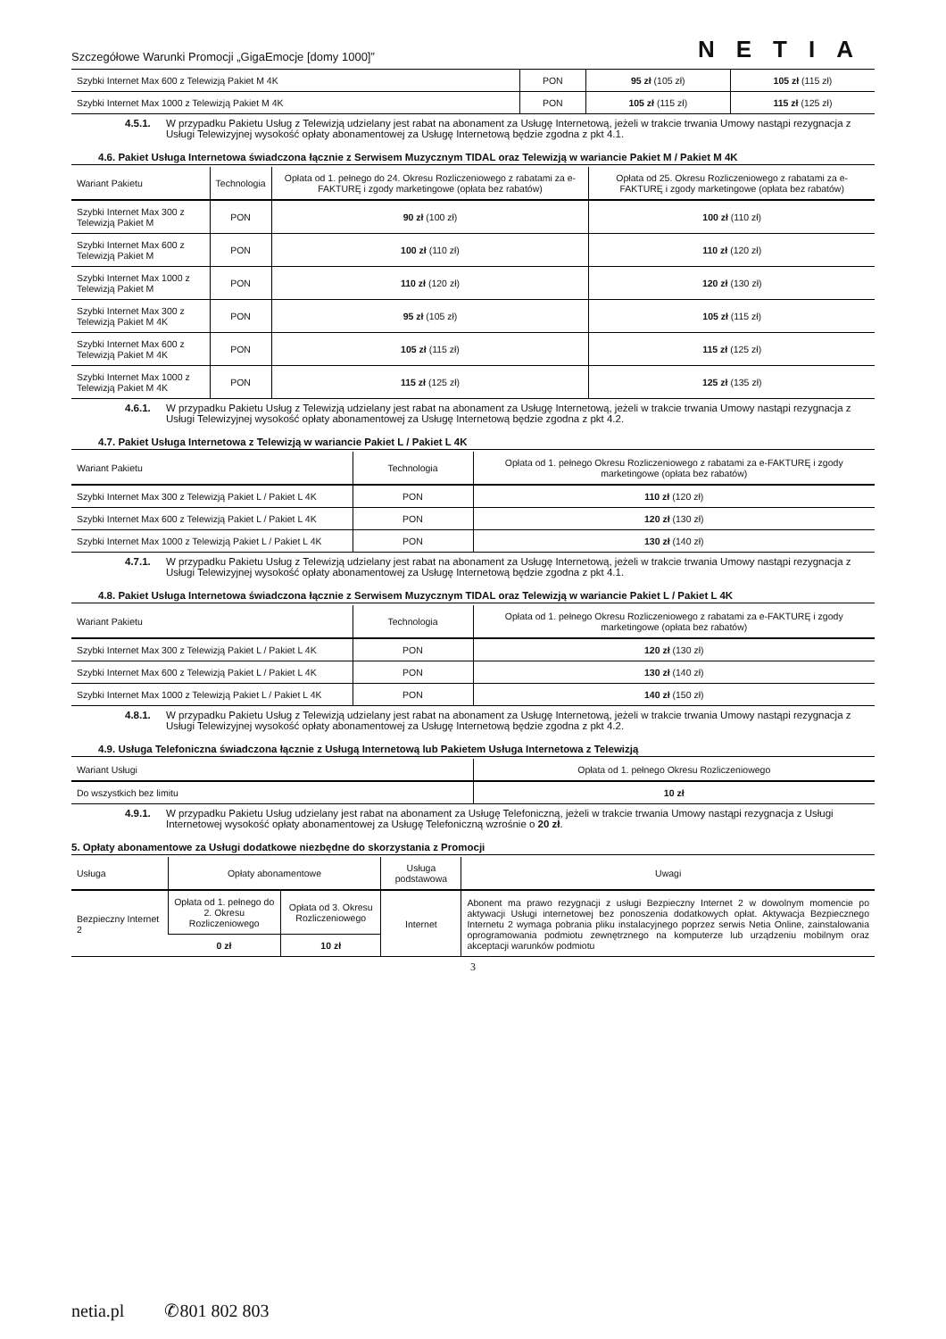Szczegółowe Warunki Promocji „GigaEmocje [domy 1000]” NETIA
| Szybki Internet Max 600 z Telewizją Pakiet M 4K | PON | 95 zł (105 zł) | 105 zł (115 zł) |
| Szybki Internet Max 1000 z Telewizją Pakiet M 4K | PON | 105 zł (115 zł) | 115 zł (125 zł) |
4.5.1. W przypadku Pakietu Usług z Telewizją udzielany jest rabat na abonament za Usługę Internetową, jeżeli w trakcie trwania Umowy nastąpi rezygnacja z Usługi Telewizyjnej wysokość opłaty abonamentowej za Usługę Internetową będzie zgodna z pkt 4.1.
4.6. Pakiet Usługa Internetowa świadczona łącznie z Serwisem Muzycznym TIDAL oraz Telewizją w wariancie Pakiet M / Pakiet M 4K
| Wariant Pakietu | Technologia | Opłata od 1. pełnego do 24. Okresu Rozliczeniowego z rabatami za e-FAKTURĘ i zgody marketingowe (opłata bez rabatów) | Opłata od 25. Okresu Rozliczeniowego z rabatami za e-FAKTURĘ i zgody marketingowe (opłata bez rabatów) |
| --- | --- | --- | --- |
| Szybki Internet Max 300 z Telewizją Pakiet M | PON | 90 zł (100 zł) | 100 zł (110 zł) |
| Szybki Internet Max 600 z Telewizją Pakiet M | PON | 100 zł (110 zł) | 110 zł (120 zł) |
| Szybki Internet Max 1000 z Telewizją Pakiet M | PON | 110 zł (120 zł) | 120 zł (130 zł) |
| Szybki Internet Max 300 z Telewizją Pakiet M 4K | PON | 95 zł (105 zł) | 105 zł (115 zł) |
| Szybki Internet Max 600 z Telewizją Pakiet M 4K | PON | 105 zł (115 zł) | 115 zł (125 zł) |
| Szybki Internet Max 1000 z Telewizją Pakiet M 4K | PON | 115 zł (125 zł) | 125 zł (135 zł) |
4.6.1. W przypadku Pakietu Usług z Telewizją udzielany jest rabat na abonament za Usługę Internetową, jeżeli w trakcie trwania Umowy nastąpi rezygnacja z Usługi Telewizyjnej wysokość opłaty abonamentowej za Usługę Internetową będzie zgodna z pkt 4.2.
4.7. Pakiet Usługa Internetowa z Telewizją w wariancie Pakiet L / Pakiet L 4K
| Wariant Pakietu | Technologia | Opłata od 1. pełnego Okresu Rozliczeniowego z rabatami za e-FAKTURĘ i zgody marketingowe (opłata bez rabatów) |
| --- | --- | --- |
| Szybki Internet Max 300 z Telewizją Pakiet L / Pakiet L 4K | PON | 110 zł (120 zł) |
| Szybki Internet Max 600 z Telewizją Pakiet L / Pakiet L 4K | PON | 120 zł (130 zł) |
| Szybki Internet Max 1000 z Telewizją Pakiet L / Pakiet L 4K | PON | 130 zł (140 zł) |
4.7.1. W przypadku Pakietu Usług z Telewizją udzielany jest rabat na abonament za Usługę Internetową, jeżeli w trakcie trwania Umowy nastąpi rezygnacja z Usługi Telewizyjnej wysokość opłaty abonamentowej za Usługę Internetową będzie zgodna z pkt 4.1.
4.8. Pakiet Usługa Internetowa świadczona łącznie z Serwisem Muzycznym TIDAL oraz Telewizją w wariancie Pakiet L / Pakiet L 4K
| Wariant Pakietu | Technologia | Opłata od 1. pełnego Okresu Rozliczeniowego z rabatami za e-FAKTURĘ i zgody marketingowe (opłata bez rabatów) |
| --- | --- | --- |
| Szybki Internet Max 300 z Telewizją Pakiet L / Pakiet L 4K | PON | 120 zł (130 zł) |
| Szybki Internet Max 600 z Telewizją Pakiet L / Pakiet L 4K | PON | 130 zł (140 zł) |
| Szybki Internet Max 1000 z Telewizją Pakiet L / Pakiet L 4K | PON | 140 zł (150 zł) |
4.8.1. W przypadku Pakietu Usług z Telewizją udzielany jest rabat na abonament za Usługę Internetową, jeżeli w trakcie trwania Umowy nastąpi rezygnacja z Usługi Telewizyjnej wysokość opłaty abonamentowej za Usługę Internetową będzie zgodna z pkt 4.2.
4.9. Usługa Telefoniczna świadczona łącznie z Usługą Internetową lub Pakietem Usługa Internetowa z Telewizją
| Wariant Usługi | Opłata od 1. pełnego Okresu Rozliczeniowego |
| --- | --- |
| Do wszystkich bez limitu | 10 zł |
4.9.1. W przypadku Pakietu Usług udzielany jest rabat na abonament za Usługę Telefoniczną, jeżeli w trakcie trwania Umowy nastąpi rezygnacja z Usługi Internetowej wysokość opłaty abonamentowej za Usługę Telefoniczną wzrośnie o 20 zł.
5. Opłaty abonamentowe za Usługi dodatkowe niezbędne do skorzystania z Promocji
| Usługa | Opłaty abonamentowe | | Usługa podstawowa | Uwagi |
| --- | --- | --- | --- | --- |
| Bezpieczny Internet 2 | Opłata od 1. pełnego do 2. Okresu Rozliczeniowego | Opłata od 3. Okresu Rozliczeniowego | Internet | Abonent ma prawo rezygnacji z usługi Bezpieczny Internet 2 w dowolnym momencie po aktywacji Usługi internetowej bez ponoszenia dodatkowych opłat. Aktywacja Bezpiecznego Internetu 2 wymaga pobrania pliku instalacyjnego poprzez serwis Netia Online, zainstalowania oprogramowania podmiotu zewnętrznego na komputerze lub urządzeniu mobilnym oraz akceptacji warunków podmiotu |
| | 0 zł | 10 zł | | |
3
netia.pl ✆801 802 803